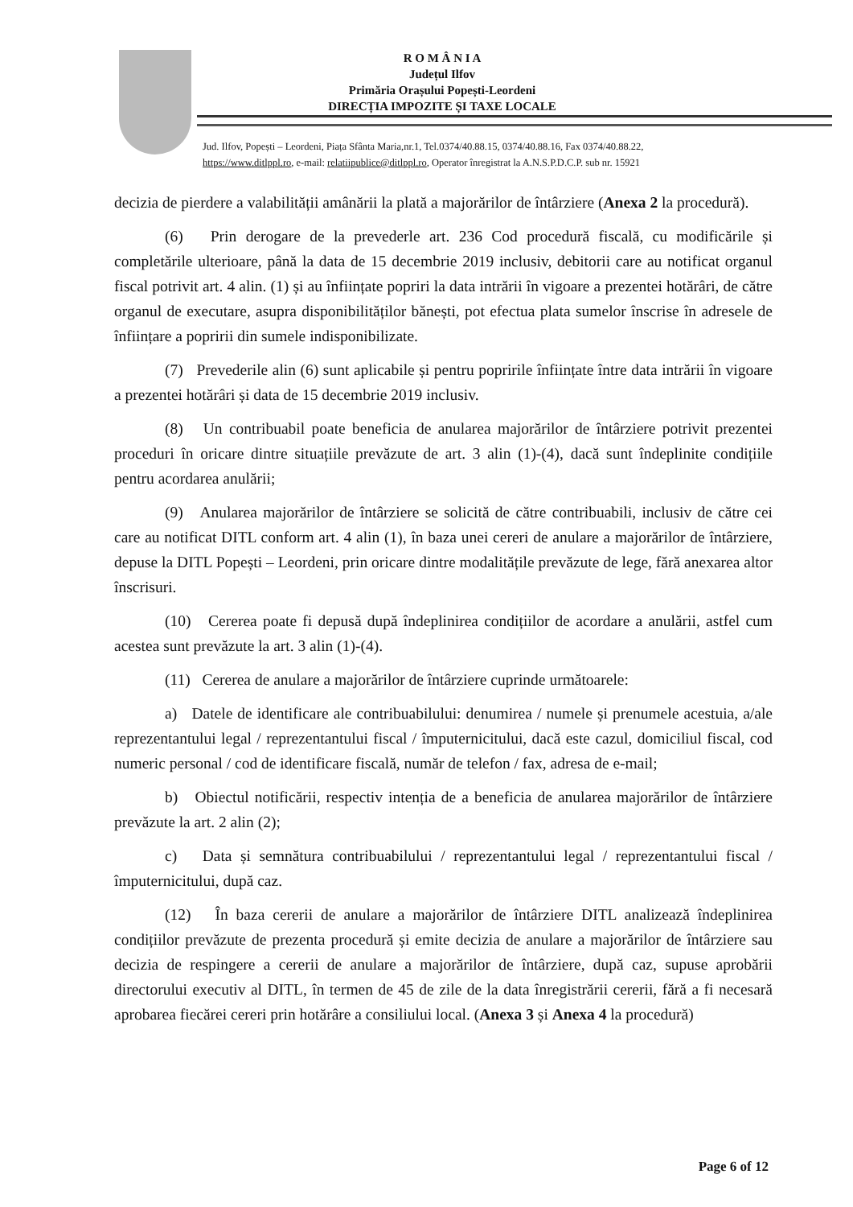R O M Â N I A
Județul Ilfov
Primăria Orașului Popești-Leordeni
DIRECȚIA IMPOZITE ȘI TAXE LOCALE
Jud. Ilfov, Popești – Leordeni, Piața Sfânta Maria,nr.1, Tel.0374/40.88.15, 0374/40.88.16, Fax 0374/40.88.22,
https://www.ditlppl.ro, e-mail: relatiipublice@ditlppl.ro, Operator înregistrat la A.N.S.P.D.C.P. sub nr. 15921
decizia de pierdere a valabilității amânării la plată a majorărilor de întârziere (Anexa 2 la procedură).
(6) Prin derogare de la prevederle art. 236 Cod procedură fiscală, cu modificările și completările ulterioare, până la data de 15 decembrie 2019 inclusiv, debitorii care au notificat organul fiscal potrivit art. 4 alin. (1) și au înființate popriri la data intrării în vigoare a prezentei hotărâri, de către organul de executare, asupra disponibilităților bănești, pot efectua plata sumelor înscrise în adresele de înființare a popririi din sumele indisponibilizate.
(7) Prevederile alin (6) sunt aplicabile și pentru popririle înființate între data intrării în vigoare a prezentei hotărâri și data de 15 decembrie 2019 inclusiv.
(8) Un contribuabil poate beneficia de anularea majorărilor de întârziere potrivit prezentei proceduri în oricare dintre situațiile prevăzute de art. 3 alin (1)-(4), dacă sunt îndeplinite condițiile pentru acordarea anulării;
(9) Anularea majorărilor de întârziere se solicită de către contribuabili, inclusiv de către cei care au notificat DITL conform art. 4 alin (1), în baza unei cereri de anulare a majorărilor de întârziere, depuse la DITL Popești – Leordeni, prin oricare dintre modalitățile prevăzute de lege, fără anexarea altor înscrisuri.
(10) Cererea poate fi depusă după îndeplinirea condițiilor de acordare a anulării, astfel cum acestea sunt prevăzute la art. 3 alin (1)-(4).
(11) Cererea de anulare a majorărilor de întârziere cuprinde următoarele:
a) Datele de identificare ale contribuabilului: denumirea / numele și prenumele acestuia, a/ale reprezentantului legal / reprezentantului fiscal / împuternicitului, dacă este cazul, domiciliul fiscal, cod numeric personal / cod de identificare fiscală, număr de telefon / fax, adresa de e-mail;
b) Obiectul notificării, respectiv intenția de a beneficia de anularea majorărilor de întârziere prevăzute la art. 2 alin (2);
c) Data și semnătura contribuabilului / reprezentantului legal / reprezentantului fiscal / împuternicitului, după caz.
(12) În baza cererii de anulare a majorărilor de întârziere DITL analizează îndeplinirea condițiilor prevăzute de prezenta procedură și emite decizia de anulare a majorărilor de întârziere sau decizia de respingere a cererii de anulare a majorărilor de întârziere, după caz, supuse aprobării directorului executiv al DITL, în termen de 45 de zile de la data înregistrării cererii, fără a fi necesară aprobarea fiecărei cereri prin hotărâre a consiliului local. (Anexa 3 și Anexa 4 la procedură)
Page 6 of 12